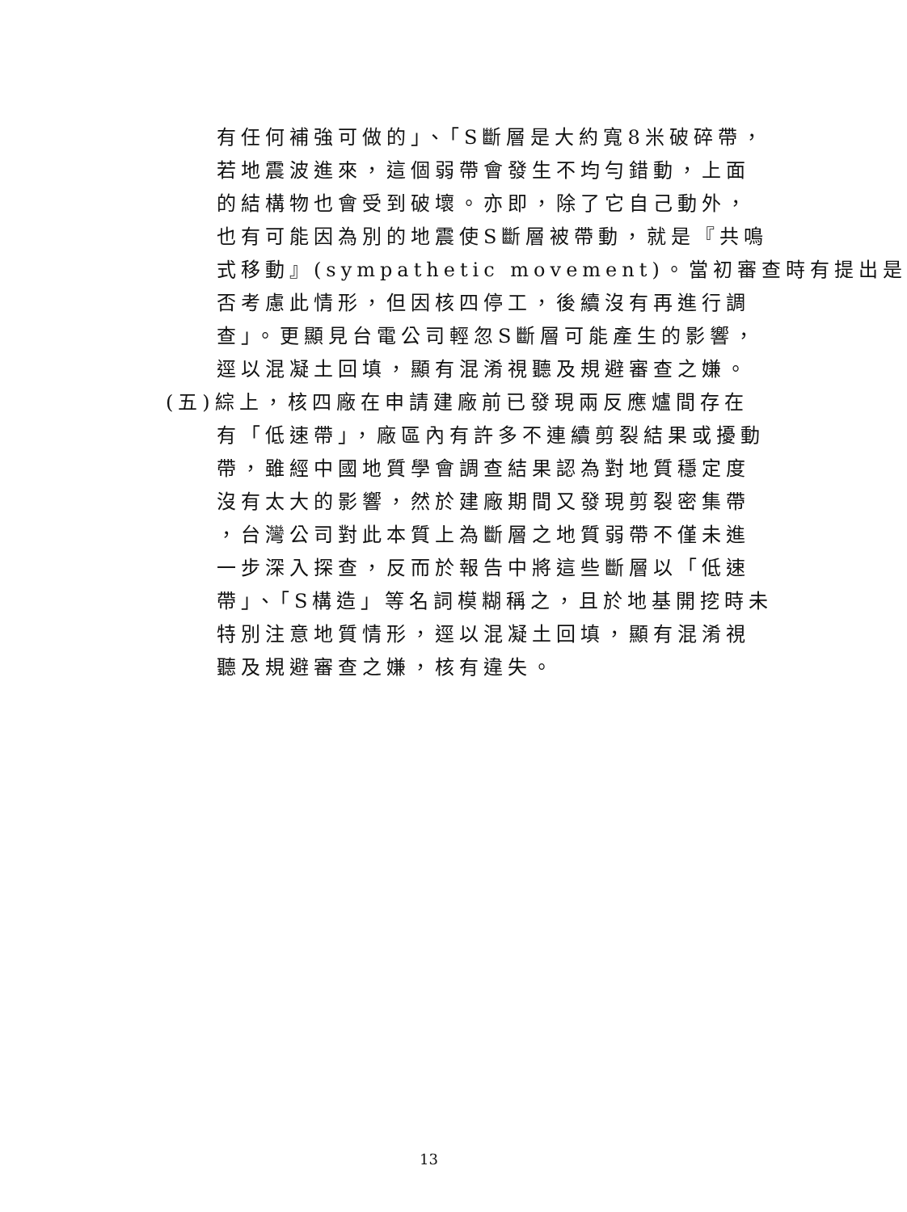有任何補強可做的」、「S斷層是大約寬8米破碎帶，
若地震波進來，這個弱帶會發生不均勻錯動，上面
的結構物也會受到破壞。亦即，除了它自己動外，
也有可能因為別的地震使S斷層被帶動，就是『共鳴
式移動』(sympathetic movement)。當初審查時有提出是
否考慮此情形，但因核四停工，後續沒有再進行調
查」。更顯見台電公司輕忽S斷層可能產生的影響，
逕以混凝土回填，顯有混淆視聽及規避審查之嫌。
(五)綜上，核四廠在申請建廠前已發現兩反應爐間存在
有「低速帶」，廠區內有許多不連續剪裂結果或擾動
帶，雖經中國地質學會調查結果認為對地質穩定度
沒有太大的影響，然於建廠期間又發現剪裂密集帶
，台灣公司對此本質上為斷層之地質弱帶不僅未進
一步深入探查，反而於報告中將這些斷層以「低速
帶」、「S構造」等名詞模糊稱之，且於地基開挖時未
特別注意地質情形，逕以混凝土回填，顯有混淆視
聽及規避審查之嫌，核有違失。
13